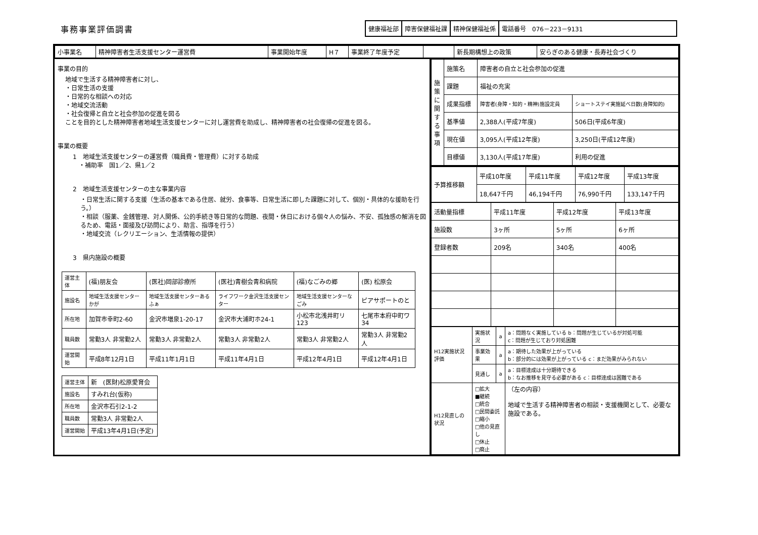事務事業評価調書
| 健康福祉部 | 障害保健福祉課 | 精神保健福祉係 | 電話番号 076－223－9131 |
| 小事業名 | 精神障害者生活支援センター運営費 | 事業開始年度 | H７ | 事業終了年度予定 | | 新長期構想上の政策 | 安らぎのある健康・長寿社会づくり |
事業の目的
地域で生活する精神障害者に対し、
・日常生活の支援
・日常的な相談への対応
・地域交流活動
・社会復帰と自立と社会参加の促進を図る
ことを目的とした精神障害者地域生活支援センターに対し運営費を助成し、精神障害者の社会復帰の促進を図る。
事業の概要
1　地域生活支援センターの運営費（職員費・管理費）に対する助成
　・補助率　国1／2、県1／2
2　地域生活支援センターの主な事業内容
・日常生活に関する支援（生活の基本である住居、就労、食事等、日常生活に即した課題に対して、個別・具体的な援助を行う。）
・相談（服薬、金銭管理、対人関係、公的手続き等日常的な問題、夜間・休日における個々人の悩み、不安、孤独感の解消を図るため、電話・面接及び訪問により、助言、指導を行う）
・地域交流（レクリエーション、生活情報の提供）
3　県内施設の概要
| 運営主体 | (福)朋友会 | (医社)岡部診療所 | (医社)青樹会青和病院 | (福)なごみの郷 | (医) 松原会 |
| 施設名 | 地域生活支援センターかが | 地域生活支援センターあるふぁ | ライフワーク金沢生活支援センター | 地域生活支援センターなごみ | ピアサポートのと |
| 所在地 | 加賀市幸町2-60 | 金沢市増泉1-20-17 | 金沢市大浦町ホ24-1 | 小松市北浅井町リ123 | 七尾市本府中町ワ34 |
| 職員数 | 常勤3人 非常勤2人 | 常勤3人 非常勤2人 | 常勤3人 非常勤2人 | 常勤3人 非常勤2人 | 常勤3人 非常勤2人 |
| 運営開始 | 平成8年12月1日 | 平成11年1月1日 | 平成11年4月1日 | 平成12年4月1日 | 平成12年4月1日 |
| 運営主体 | 新 (医財)松原愛育会 |
| 施設名 | すみれ台(仮称) |
| 所在地 | 金沢市石引2-1-2 |
| 職員数 | 常勤3人 非常勤2人 |
| 運営開始 | 平成13年4月1日(予定) |
| 施策に関する事項 | 施策名 | 障害者の自立と社会参加の促進 | |
| | 課題 | 福祉の充実 | |
| | 成果指標 | 障害者(身障・知的・精神)施設定員 | ショートステイ実施延べ日数(身障知的) |
| | 基準値 | 2,388人(平成7年度) | 506日(平成6年度) |
| | 現在値 | 3,095人(平成12年度) | 3,250日(平成12年度) |
| | 目標値 | 3,130人(平成17年度) | 利用の促進 |
| 予算推移額 | 平成10年度 | 平成11年度 | 平成12年度 | 平成13年度 |
| | 18,647千円 | 46,194千円 | 76,990千円 | 133,147千円 |
| 活動量指標 | 平成11年度 | 平成12年度 | 平成13年度 |
| 施設数 | 3ヶ所 | 5ヶ所 | 6ヶ所 |
| 登録者数 | 209名 | 340名 | 400名 |
| H12実施状況評価 | 実施状況 | a | a：問題なく実施している b：問題が生じているが対処可能 c：問題が生じており対処困難 |
| | 事業効果 | a | a：期待した効果が上がっている b：部分的には効果が上がっている c：まだ効果がみられない |
| | 見通し | a | a：目標達成は十分期待できる b：なお推移を見守る必要がある c：目標達成は困難である |
| H12見直しの状況 | □拡大 ■継続 □統合 □民間委託 □縮小 □他の見直し □休止 □廃止 | | （左の内容） 地域で生活する精神障害者の相談・支援機関として、必要な施設である。 |